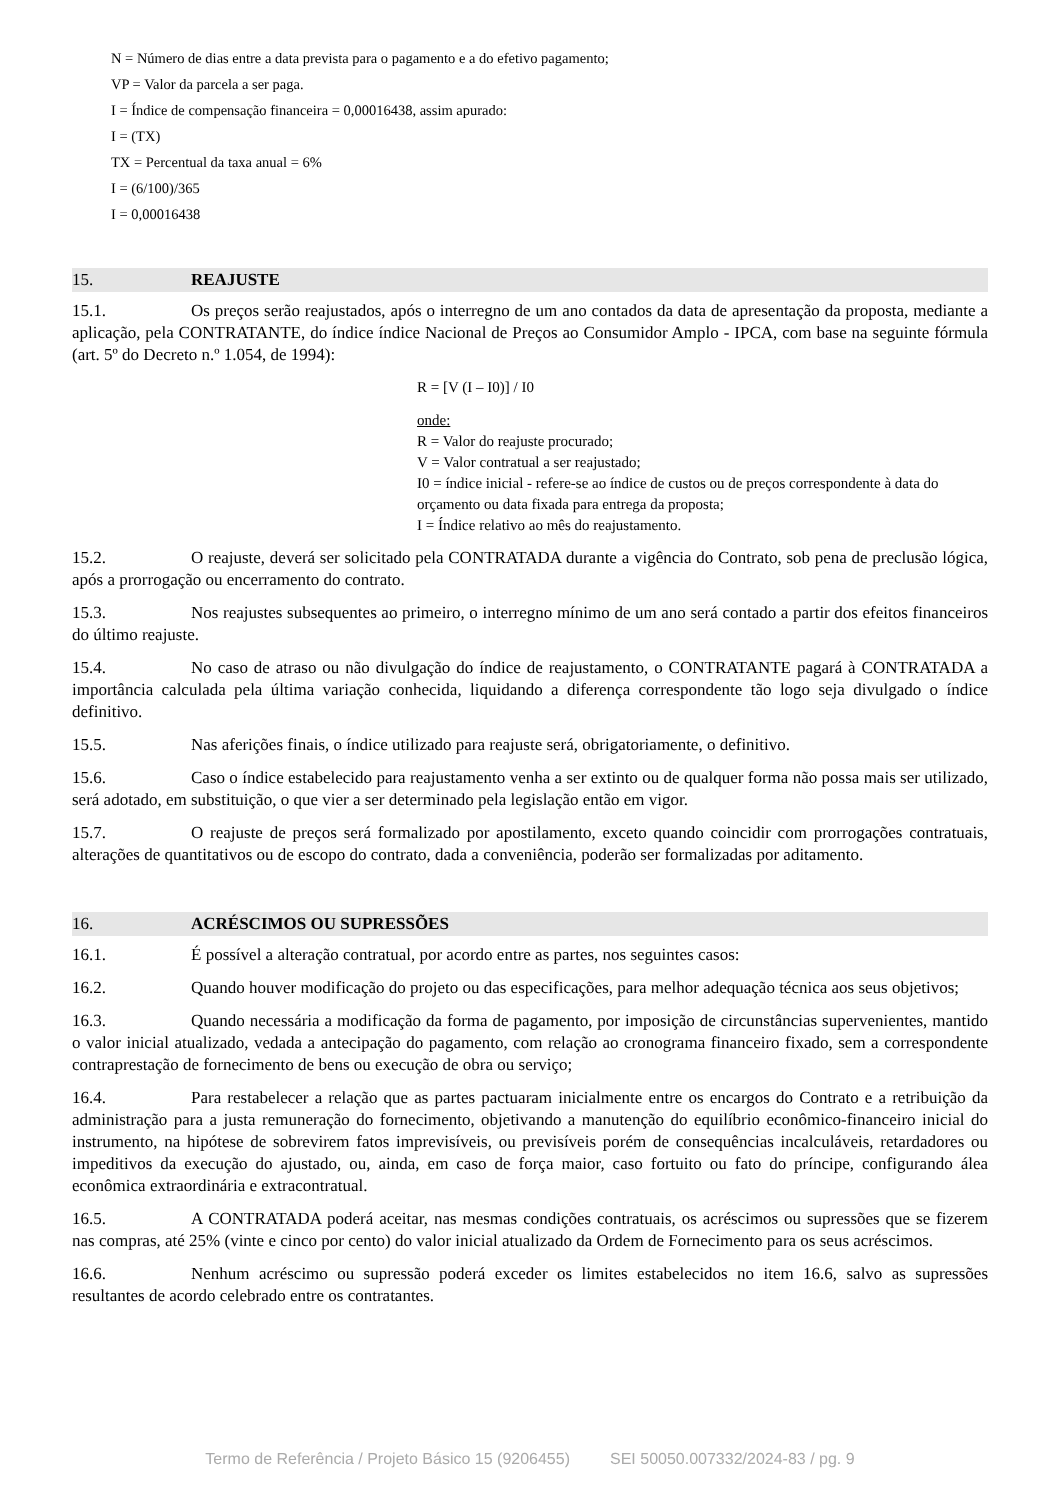N = Número de dias entre a data prevista para o pagamento e a do efetivo pagamento;
VP = Valor da parcela a ser paga.
I = Índice de compensação financeira = 0,00016438, assim apurado:
I = (TX)
TX = Percentual da taxa anual = 6%
I = (6/100)/365
I = 0,00016438
15. REAJUSTE
15.1. Os preços serão reajustados, após o interregno de um ano contados da data de apresentação da proposta, mediante a aplicação, pela CONTRATANTE, do índice índice Nacional de Preços ao Consumidor Amplo - IPCA, com base na seguinte fórmula (art. 5º do Decreto n.º 1.054, de 1994):
R = [V (I – I0)] / I0
onde:
R = Valor do reajuste procurado;
V = Valor contratual a ser reajustado;
I0 = índice inicial - refere-se ao índice de custos ou de preços correspondente à data do orçamento ou data fixada para entrega da proposta;
I = Índice relativo ao mês do reajustamento.
15.2. O reajuste, deverá ser solicitado pela CONTRATADA durante a vigência do Contrato, sob pena de preclusão lógica, após a prorrogação ou encerramento do contrato.
15.3. Nos reajustes subsequentes ao primeiro, o interregno mínimo de um ano será contado a partir dos efeitos financeiros do último reajuste.
15.4. No caso de atraso ou não divulgação do índice de reajustamento, o CONTRATANTE pagará à CONTRATADA a importância calculada pela última variação conhecida, liquidando a diferença correspondente tão logo seja divulgado o índice definitivo.
15.5. Nas aferições finais, o índice utilizado para reajuste será, obrigatoriamente, o definitivo.
15.6. Caso o índice estabelecido para reajustamento venha a ser extinto ou de qualquer forma não possa mais ser utilizado, será adotado, em substituição, o que vier a ser determinado pela legislação então em vigor.
15.7. O reajuste de preços será formalizado por apostilamento, exceto quando coincidir com prorrogações contratuais, alterações de quantitativos ou de escopo do contrato, dada a conveniência, poderão ser formalizadas por aditamento.
16. ACRÉSCIMOS OU SUPRESSÕES
16.1. É possível a alteração contratual, por acordo entre as partes, nos seguintes casos:
16.2. Quando houver modificação do projeto ou das especificações, para melhor adequação técnica aos seus objetivos;
16.3. Quando necessária a modificação da forma de pagamento, por imposição de circunstâncias supervenientes, mantido o valor inicial atualizado, vedada a antecipação do pagamento, com relação ao cronograma financeiro fixado, sem a correspondente contraprestação de fornecimento de bens ou execução de obra ou serviço;
16.4. Para restabelecer a relação que as partes pactuaram inicialmente entre os encargos do Contrato e a retribuição da administração para a justa remuneração do fornecimento, objetivando a manutenção do equilíbrio econômico-financeiro inicial do instrumento, na hipótese de sobrevirem fatos imprevisíveis, ou previsíveis porém de consequências incalculáveis, retardadores ou impeditivos da execução do ajustado, ou, ainda, em caso de força maior, caso fortuito ou fato do príncipe, configurando álea econômica extraordinária e extracontratual.
16.5. A CONTRATADA poderá aceitar, nas mesmas condições contratuais, os acréscimos ou supressões que se fizerem nas compras, até 25% (vinte e cinco por cento) do valor inicial atualizado da Ordem de Fornecimento para os seus acréscimos.
16.6. Nenhum acréscimo ou supressão poderá exceder os limites estabelecidos no item 16.6, salvo as supressões resultantes de acordo celebrado entre os contratantes.
Termo de Referência / Projeto Básico 15 (9206455) SEI 50050.007332/2024-83 / pg. 9